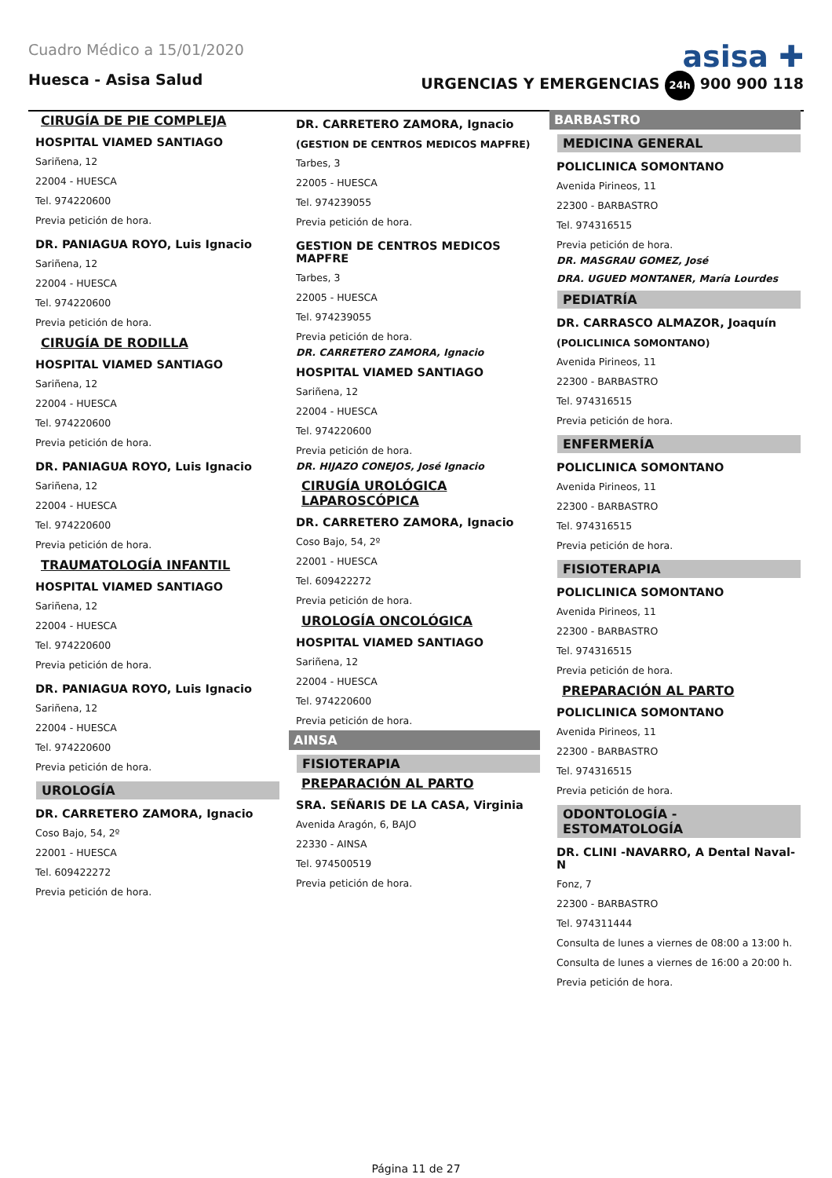Cuadro Médico a 15/01/2020
asisa ✚
Huesca - Asisa Salud URGENCIAS Y EMERGENCIAS 24h 900 900 118
CIRUGÍA DE PIE COMPLEJA
HOSPITAL VIAMED SANTIAGO
Sariñena, 12
22004 - HUESCA
Tel. 974220600
Previa petición de hora.
DR. PANIAGUA ROYO, Luis Ignacio
Sariñena, 12
22004 - HUESCA
Tel. 974220600
Previa petición de hora.
CIRUGÍA DE RODILLA
HOSPITAL VIAMED SANTIAGO
Sariñena, 12
22004 - HUESCA
Tel. 974220600
Previa petición de hora.
DR. PANIAGUA ROYO, Luis Ignacio
Sariñena, 12
22004 - HUESCA
Tel. 974220600
Previa petición de hora.
TRAUMATOLOGÍA INFANTIL
HOSPITAL VIAMED SANTIAGO
Sariñena, 12
22004 - HUESCA
Tel. 974220600
Previa petición de hora.
DR. PANIAGUA ROYO, Luis Ignacio
Sariñena, 12
22004 - HUESCA
Tel. 974220600
Previa petición de hora.
UROLOGÍA
DR. CARRETERO ZAMORA, Ignacio
Coso Bajo, 54, 2º
22001 - HUESCA
Tel. 609422272
Previa petición de hora.
DR. CARRETERO ZAMORA, Ignacio
(GESTION DE CENTROS MEDICOS MAPFRE)
Tarbes, 3
22005 - HUESCA
Tel. 974239055
Previa petición de hora.
GESTION DE CENTROS MEDICOS MAPFRE
Tarbes, 3
22005 - HUESCA
Tel. 974239055
Previa petición de hora.
DR. CARRETERO ZAMORA, Ignacio
HOSPITAL VIAMED SANTIAGO
Sariñena, 12
22004 - HUESCA
Tel. 974220600
Previa petición de hora.
DR. HIJAZO CONEJOS, José Ignacio
CIRUGÍA UROLÓGICA LAPAROSCÓPICA
DR. CARRETERO ZAMORA, Ignacio
Coso Bajo, 54, 2º
22001 - HUESCA
Tel. 609422272
Previa petición de hora.
UROLOGÍA ONCOLÓGICA
HOSPITAL VIAMED SANTIAGO
Sariñena, 12
22004 - HUESCA
Tel. 974220600
Previa petición de hora.
AINSA
FISIOTERAPIA
PREPARACIÓN AL PARTO
SRA. SEÑARIS DE LA CASA, Virginia
Avenida Aragón, 6, BAJO
22330 - AINSA
Tel. 974500519
Previa petición de hora.
BARBASTRO
MEDICINA GENERAL
POLICLINICA SOMONTANO
Avenida Pirineos, 11
22300 - BARBASTRO
Tel. 974316515
Previa petición de hora.
DR. MASGRAU GOMEZ, José
DRA. UGUED MONTANER, María Lourdes
PEDIATRÍA
DR. CARRASCO ALMAZOR, Joaquín
(POLICLINICA SOMONTANO)
Avenida Pirineos, 11
22300 - BARBASTRO
Tel. 974316515
Previa petición de hora.
ENFERMERÍA
POLICLINICA SOMONTANO
Avenida Pirineos, 11
22300 - BARBASTRO
Tel. 974316515
Previa petición de hora.
FISIOTERAPIA
POLICLINICA SOMONTANO
Avenida Pirineos, 11
22300 - BARBASTRO
Tel. 974316515
Previa petición de hora.
PREPARACIÓN AL PARTO
POLICLINICA SOMONTANO
Avenida Pirineos, 11
22300 - BARBASTRO
Tel. 974316515
Previa petición de hora.
ODONTOLOGÍA - ESTOMATOLOGÍA
DR. CLINI -NAVARRO, A Dental Naval-N
Fonz, 7
22300 - BARBASTRO
Tel. 974311444
Consulta de lunes a viernes de 08:00 a 13:00 h.
Consulta de lunes a viernes de 16:00 a 20:00 h.
Previa petición de hora.
Página 11 de 27